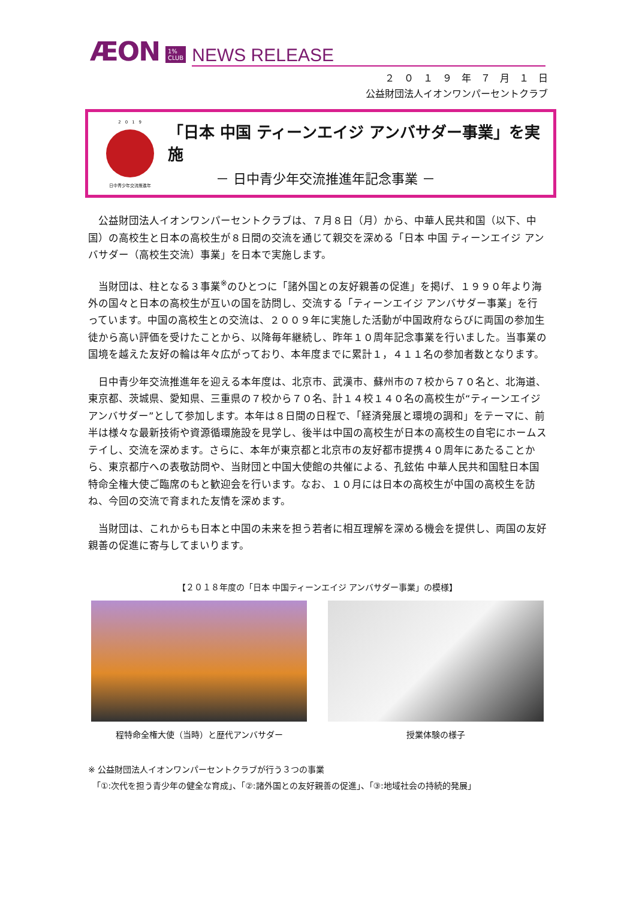ÆON 1%
CLUB NEWS RELEASE
２　０　１　９　年　７　月　１　日
公益財団法人イオンワンパーセントクラブ
2　0　1　9
日中青少年交流推進年
「日本 中国 ティーンエイジ アンバサダー事業」を実施
－ 日中青少年交流推進年記念事業 －
公益財団法人イオンワンパーセントクラブは、７月８日（月）から、中華人民共和国（以下、中国）の高校生と日本の高校生が８日間の交流を通じて親交を深める「日本 中国 ティーンエイジ アンバサダー（高校生交流）事業」を日本で実施します。
当財団は、柱となる３事業<sup>※</sup>のひとつに「諸外国との友好親善の促進」を掲げ、１９９０年より海外の国々と日本の高校生が互いの国を訪問し、交流する「ティーンエイジ アンバサダー事業」を行っています。中国の高校生との交流は、２００９年に実施した活動が中国政府ならびに両国の参加生徒から高い評価を受けたことから、以降毎年継続し、昨年１０周年記念事業を行いました。当事業の国境を越えた友好の輪は年々広がっており、本年度までに累計１，４１１名の参加者数となります。
日中青少年交流推進年を迎える本年度は、北京市、武漢市、蘇州市の７校から７０名と、北海道、東京都、茨城県、愛知県、三重県の７校から７０名、計１４校１４０名の高校生が“ティーンエイジ アンバサダー”として参加します。本年は８日間の日程で、「経済発展と環境の調和」をテーマに、前半は様々な最新技術や資源循環施設を見学し、後半は中国の高校生が日本の高校生の自宅にホームステイし、交流を深めます。さらに、本年が東京都と北京市の友好都市提携４０周年にあたることから、東京都庁への表敬訪問や、当財団と中国大使館の共催による、孔鉉佑 中華人民共和国駐日本国特命全権大使ご臨席のもと歓迎会を行います。なお、１０月には日本の高校生が中国の高校生を訪ね、今回の交流で育まれた友情を深めます。
当財団は、これからも日本と中国の未来を担う若者に相互理解を深める機会を提供し、両国の友好親善の促進に寄与してまいります。
【２０１８年度の「日本 中国ティーンエイジ アンバサダー事業」の模様】
程特命全権大使（当時）と歴代アンバサダー 授業体験の様子
※ 公益財団法人イオンワンパーセントクラブが行う３つの事業
　「①:次代を担う青少年の健全な育成」、「②:諸外国との友好親善の促進」、「③:地域社会の持続的発展」